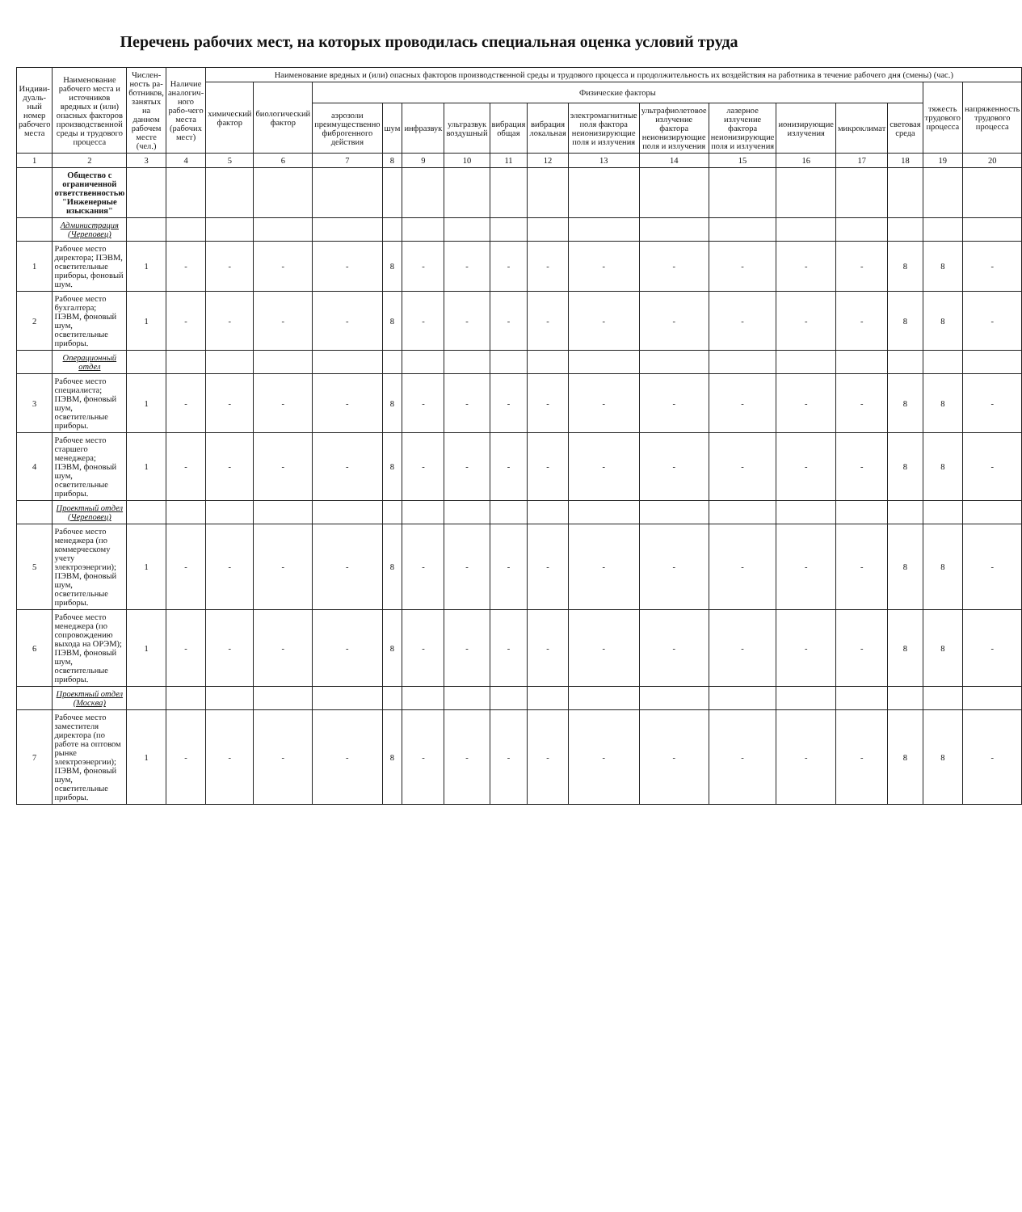Перечень рабочих мест, на которых проводилась специальная оценка условий труда
| Индиви-дуаль-ный номер рабочего места | Наименование рабочего места и источников вредных и (или) опасных факторов производственной среды и трудового процесса | Числен-ность ра-ботников, занятых на данном рабочем месте (чел.) | Наличие аналогич-ного рабо-чего места (рабочих мест) | Наименование вредных и (или) опасных факторов производственной среды и трудового процесса и продолжительность их воздействия на работника в течение рабочего дня (смены) (час.) | | | | | | | | | | | | | | | |
| --- | --- | --- | --- | --- | --- | --- | --- | --- | --- | --- | --- | --- | --- | --- | --- | --- | --- | --- | --- |
| | | | | химический фактор | биологический фактор | Физические факторы | | | | | | | | | | | | тяжесть трудового процесса | напряженность трудового процесса |
| | | | | | | аэрозоли преимущественно фиброгенного действия | шум | инфразвук | ультразвук воздушный | вибрация общая | вибрация локальная | электромагнитные поля фактора неионизирующие поля и излучения | ультрафиолетовое излучение фактора неионизирующие поля и излучения | лазерное излучение фактора неионизирующие поля и излучения | ионизирующие излучения | микроклимат | световая среда | | |
| 1 | 2 | 3 | 4 | 5 | 6 | 7 | 8 | 9 | 10 | 11 | 12 | 13 | 14 | 15 | 16 | 17 | 18 | 19 | 20 |
| | Общество с ограниченной ответственностью "Инженерные изыскания" | | | | | | | | | | | | | | | | | | |
| | Администрация (Череповец) | | | | | | | | | | | | | | | | | | |
| 1 | Рабочее место директора; ПЭВМ, осветительные приборы, фоновый шум. | 1 | - | - | - | - | 8 | - | - | - | - | - | - | - | - | - | 8 | 8 | - |
| 2 | Рабочее место бухгалтера; ПЭВМ, фоновый шум, осветительные приборы. | 1 | - | - | - | - | 8 | - | - | - | - | - | - | - | - | - | 8 | 8 | - |
| | Операционный отдел | | | | | | | | | | | | | | | | | | |
| 3 | Рабочее место специалиста; ПЭВМ, фоновый шум, осветительные приборы. | 1 | - | - | - | - | 8 | - | - | - | - | - | - | - | - | - | 8 | 8 | - |
| 4 | Рабочее место старшего менеджера; ПЭВМ, фоновый шум, осветительные приборы. | 1 | - | - | - | - | 8 | - | - | - | - | - | - | - | - | - | 8 | 8 | - |
| | Проектный отдел (Череповец) | | | | | | | | | | | | | | | | | | |
| 5 | Рабочее место менеджера (по коммерческому учету электроэнергии); ПЭВМ, фоновый шум, осветительные приборы. | 1 | - | - | - | - | 8 | - | - | - | - | - | - | - | - | - | 8 | 8 | - |
| 6 | Рабочее место менеджера (по сопровождению выхода на ОРЭМ); ПЭВМ, фоновый шум, осветительные приборы. | 1 | - | - | - | - | 8 | - | - | - | - | - | - | - | - | - | 8 | 8 | - |
| | Проектный отдел (Москва) | | | | | | | | | | | | | | | | | | |
| 7 | Рабочее место заместителя директора (по работе на оптовом рынке электроэнергии); ПЭВМ, фоновый шум, осветительные приборы. | 1 | - | - | - | - | 8 | - | - | - | - | - | - | - | - | - | 8 | 8 | - |